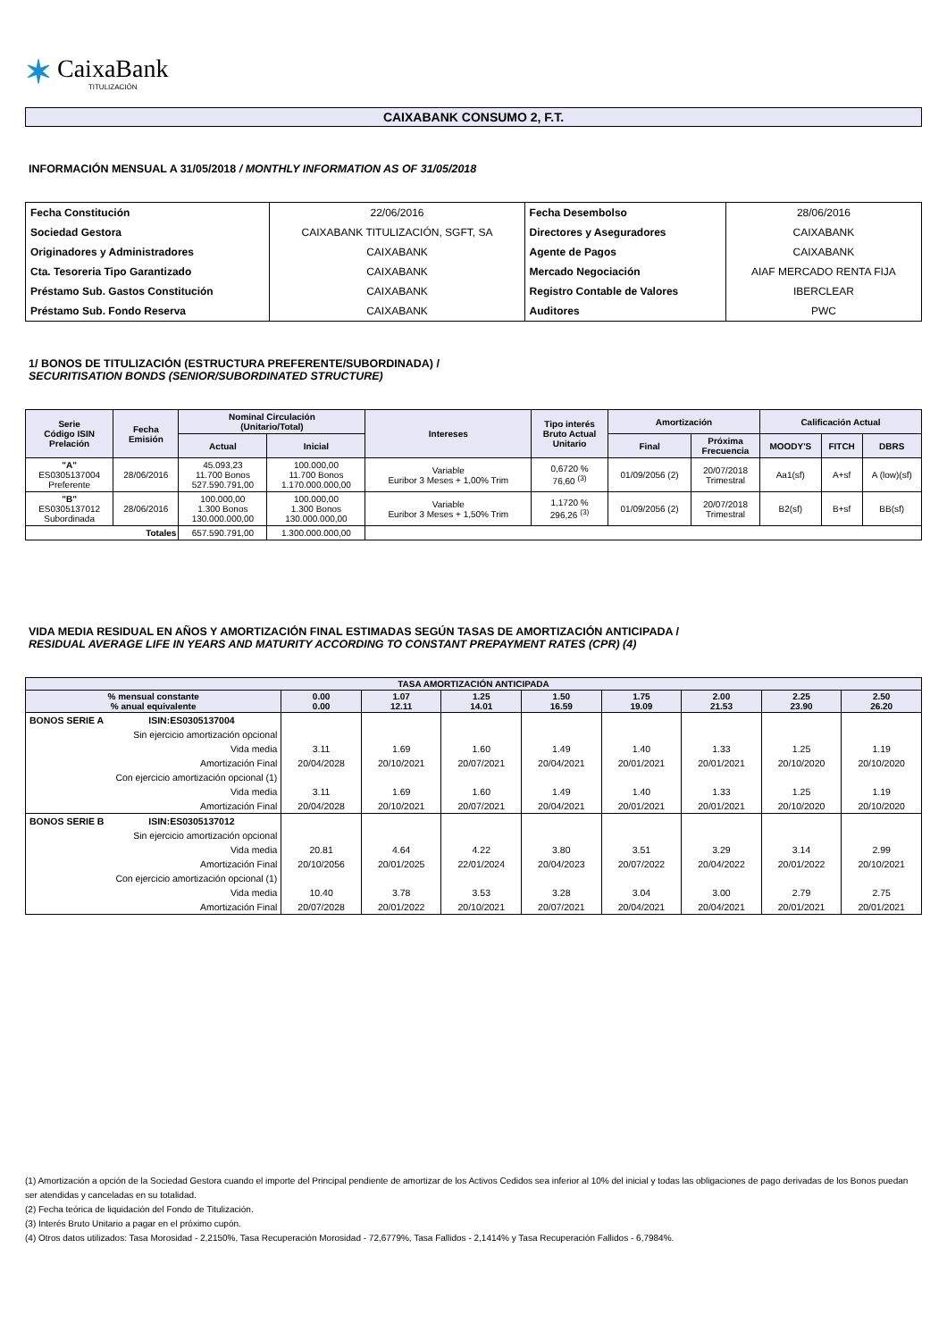✶
CaixaBank
TITULIZACIÓN
CAIXABANK CONSUMO 2, F.T.
INFORMACIÓN MENSUAL A 31/05/2018 / MONTHLY INFORMATION AS OF 31/05/2018
| Fecha Constitución | 22/06/2016 | Fecha Desembolso | 28/06/2016 |
| Sociedad Gestora | CAIXABANK TITULIZACIÓN, SGFT, SA | Directores y Aseguradores | CAIXABANK |
| Originadores y Administradores | CAIXABANK | Agente de Pagos | CAIXABANK |
| Cta. Tesoreria Tipo Garantizado | CAIXABANK | Mercado Negociación | AIAF MERCADO RENTA FIJA |
| Préstamo Sub. Gastos Constitución | CAIXABANK | Registro Contable de Valores | IBERCLEAR |
| Préstamo Sub. Fondo Reserva | CAIXABANK | Auditores | PWC |
1/ BONOS DE TITULIZACIÓN (ESTRUCTURA PREFERENTE/SUBORDINADA) /
SECURITISATION BONDS (SENIOR/SUBORDINATED STRUCTURE)
| Serie Código ISIN Prelación | Fecha Emisión | Nominal Circulación (Unitario/Total) | | Intereses | Tipo interés Bruto Actual Unitario | Amortización | | Calificación Actual | | |
| --- | --- | --- | --- | --- | --- | --- | --- | --- | --- | --- |
| | | Actual | Inicial | | | Final | Próxima Frecuencia | MOODY'S | FITCH | DBRS |
| "A" ES0305137004 Preferente | 28/06/2016 | 45.093,23 11.700 Bonos 527.590.791,00 | 100.000,00 11.700 Bonos 1.170.000.000,00 | Variable Euribor 3 Meses + 1,00% Trim | 0,6720 % 76,60 <sup>(3)</sup> | 01/09/2056 (2) | 20/07/2018 Trimestral | Aa1(sf) | A+sf | A (low)(sf) |
| "B" ES0305137012 Subordinada | 28/06/2016 | 100.000,00 1.300 Bonos 130.000.000,00 | 100.000,00 1.300 Bonos 130.000.000,00 | Variable Euribor 3 Meses + 1,50% Trim | 1,1720 % 296,26 <sup>(3)</sup> | 01/09/2056 (2) | 20/07/2018 Trimestral | B2(sf) | B+sf | BB(sf) |
| Totales | | 657.590.791,00 | 1.300.000.000,00 | | | | | | | |
VIDA MEDIA RESIDUAL EN AÑOS Y AMORTIZACIÓN FINAL ESTIMADAS SEGÚN TASAS DE AMORTIZACIÓN ANTICIPADA /
RESIDUAL AVERAGE LIFE IN YEARS AND MATURITY ACCORDING TO CONSTANT PREPAYMENT RATES (CPR) (4)
| TASA AMORTIZACIÓN ANTICIPADA | | | | | | | | | |
| --- | --- | --- | --- | --- | --- | --- | --- | --- | --- |
| % mensual constante % anual equivalente | | 0.00 0.00 | 1.07 12.11 | 1.25 14.01 | 1.50 16.59 | 1.75 19.09 | 2.00 21.53 | 2.25 23.90 | 2.50 26.20 |
| BONOS SERIE A | ISIN:ES0305137004 | | | | | | | | |
| Sin ejercicio amortización opcional | | | | | | | | | |
| Vida media | | 3.11 | 1.69 | 1.60 | 1.49 | 1.40 | 1.33 | 1.25 | 1.19 |
| Amortización Final | | 20/04/2028 | 20/10/2021 | 20/07/2021 | 20/04/2021 | 20/01/2021 | 20/01/2021 | 20/10/2020 | 20/10/2020 |
| Con ejercicio amortización opcional (1) | | | | | | | | | |
| Vida media | | 3.11 | 1.69 | 1.60 | 1.49 | 1.40 | 1.33 | 1.25 | 1.19 |
| Amortización Final | | 20/04/2028 | 20/10/2021 | 20/07/2021 | 20/04/2021 | 20/01/2021 | 20/01/2021 | 20/10/2020 | 20/10/2020 |
| BONOS SERIE B | ISIN:ES0305137012 | | | | | | | | |
| Sin ejercicio amortización opcional | | | | | | | | | |
| Vida media | | 20.81 | 4.64 | 4.22 | 3.80 | 3.51 | 3.29 | 3.14 | 2.99 |
| Amortización Final | | 20/10/2056 | 20/01/2025 | 22/01/2024 | 20/04/2023 | 20/07/2022 | 20/04/2022 | 20/01/2022 | 20/10/2021 |
| Con ejercicio amortización opcional (1) | | | | | | | | | |
| Vida media | | 10.40 | 3.78 | 3.53 | 3.28 | 3.04 | 3.00 | 2.79 | 2.75 |
| Amortización Final | | 20/07/2028 | 20/01/2022 | 20/10/2021 | 20/07/2021 | 20/04/2021 | 20/04/2021 | 20/01/2021 | 20/01/2021 |
(1) Amortización a opción de la Sociedad Gestora cuando el importe del Principal pendiente de amortizar de los Activos Cedidos sea inferior al 10% del inicial y todas las obligaciones de pago derivadas de los Bonos puedan ser atendidas y canceladas en su totalidad.
(2) Fecha teórica de liquidación del Fondo de Titulización.
(3) Interés Bruto Unitario a pagar en el próximo cupón.
(4) Otros datos utilizados: Tasa Morosidad - 2,2150%, Tasa Recuperación Morosidad - 72,6779%, Tasa Fallidos - 2,1414% y Tasa Recuperación Fallidos - 6,7984%.